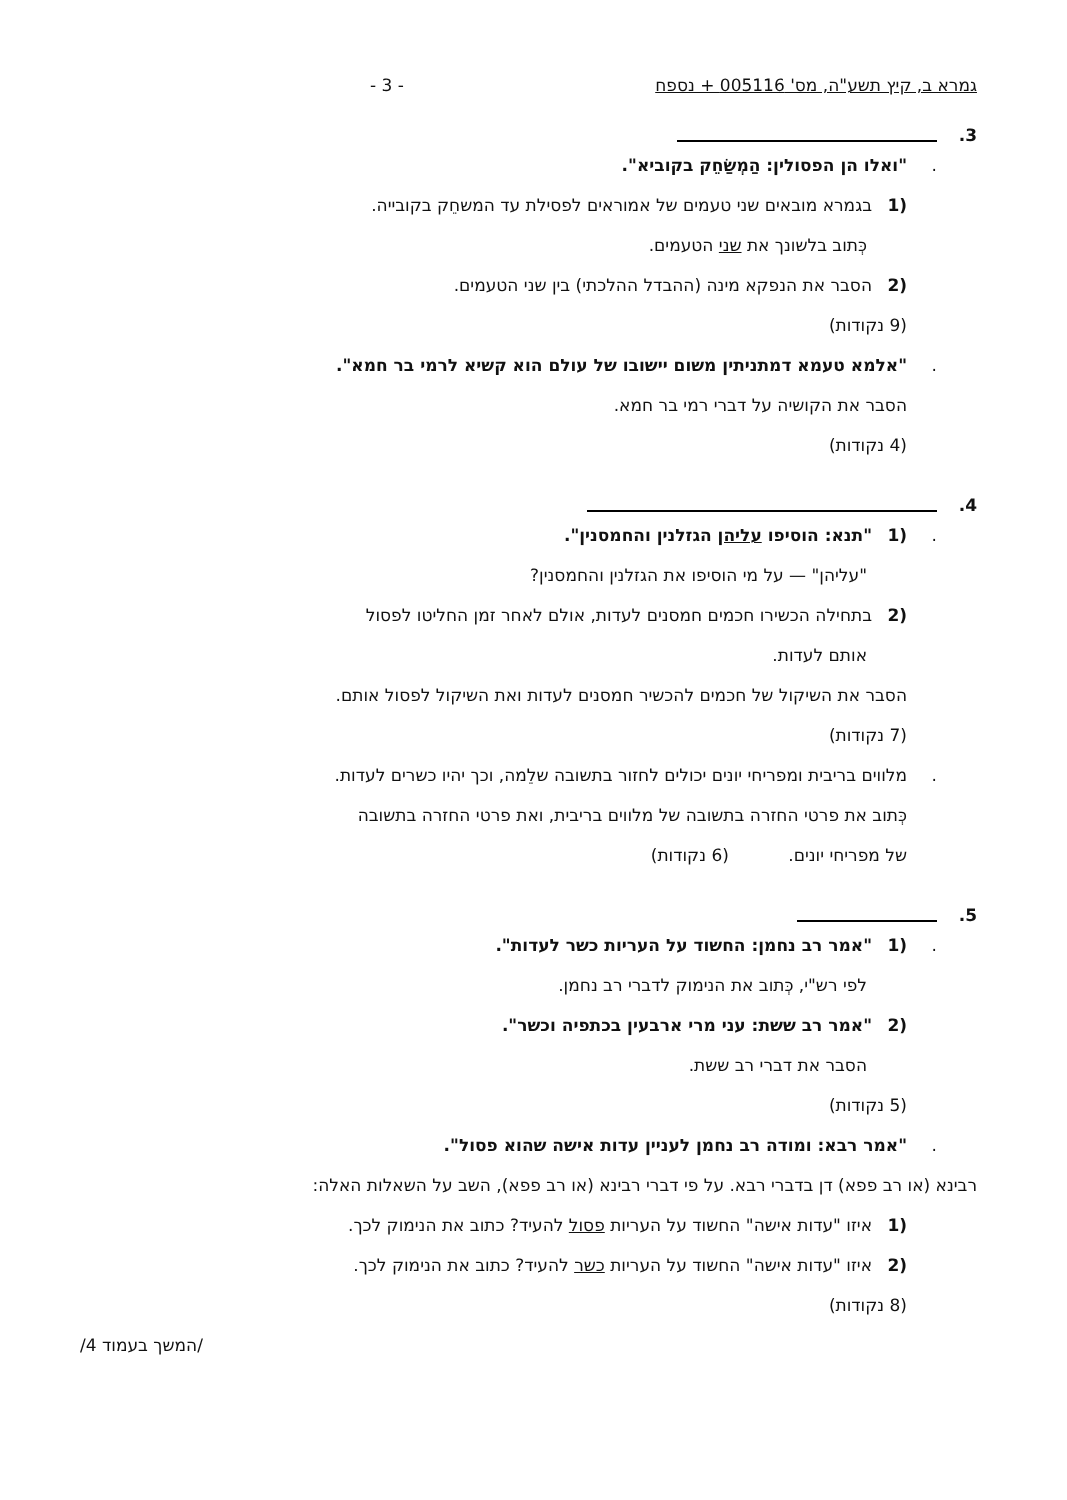גמרא ב, קיץ תשע"ה, מס' 005116 + נספח - 3 -
3.
. "ואלו הן הפסולין: הַמְשַׂחֵק בקוביא".
(1 בגמרא מובאים שני טעמים של אמוראים לפסילת עד המשחֵק בקובייה.
כְּתוב בלשונך את שני הטעמים.
(2 הסבר את הנפקא מינה (ההבדל ההלכתי) בין שני הטעמים.
(9 נקודות)
. "אלמא טעמא דמתניתין משום יישובו של עולם הוא קשיא לרמי בר חמא".
הסבר את הקושיה על דברי רמי בר חמא.
(4 נקודות)
4.
. (1 "תנא: הוסיפו עליהן הגזלנין והחמסנין".
"עליהן" — על מי הוסיפו את הגזלנין והחמסנין?
(2 בתחילה הכשירו חכמים חמסנים לעדות, אולם לאחר זמן החליטו לפסול
אותם לעדות.
הסבר את השיקול של חכמים להכשיר חמסנים לעדות ואת השיקול לפסול אותם.
(7 נקודות)
. מלווים בריבית ומפריחי יונים יכולים לחזור בתשובה שלֵמה, וכך יהיו כשרים לעדות.
כְּתוב את פרטי החזרה בתשובה של מלווים בריבית, ואת פרטי החזרה בתשובה
של מפריחי יונים. (6 נקודות)
5.
. (1 "אמר רב נחמן: החשוד על העריות כשר לעדות".
לפי רש"י, כְּתוב את הנימוק לדברי רב נחמן.
(2 "אמר רב ששת: עני מרי ארבעין בכתפיה וכשר".
הסבר את דברי רב ששת.
(5 נקודות)
. "אמר רבא: ומודה רב נחמן לעניין עדות אישה שהוא פסול".
רבינא (או רב פפא) דן בדברי רבא. על פי דברי רבינא (או רב פפא), השב על השאלות האלה:
(1 איזו "עדות אישה" החשוד על העריות פסול להעיד? כתוב את הנימוק לכך.
(2 איזו "עדות אישה" החשוד על העריות כשר להעיד? כתוב את הנימוק לכך.
(8 נקודות)
/המשך בעמוד 4/